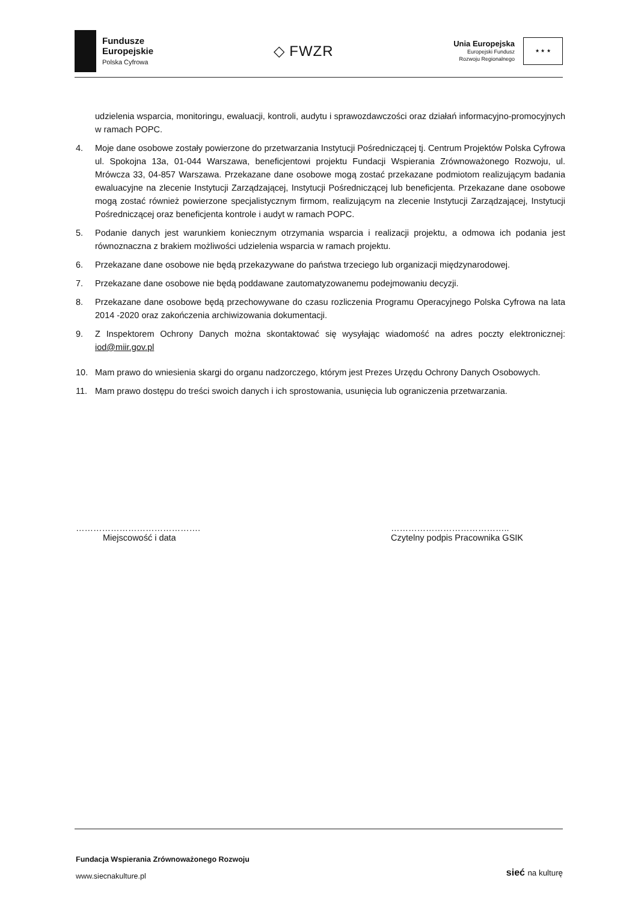Fundusze
Europejskie
Polska Cyfrowa
◇ FWZR
Unia Europejska
Europejski Fundusz
Rozwoju Regionalnego
★ ★ ★
udzielenia wsparcia, monitoringu, ewaluacji, kontroli, audytu i sprawozdawczości oraz działań informacyjno-promocyjnych w ramach POPC.
4. Moje dane osobowe zostały powierzone do przetwarzania Instytucji Pośredniczącej tj. Centrum Projektów Polska Cyfrowa ul. Spokojna 13a, 01-044 Warszawa, beneficjentowi projektu Fundacji Wspierania Zrównoważonego Rozwoju, ul. Mrówcza 33, 04-857 Warszawa. Przekazane dane osobowe mogą zostać przekazane podmiotom realizującym badania ewaluacyjne na zlecenie Instytucji Zarządzającej, Instytucji Pośredniczącej lub beneficjenta. Przekazane dane osobowe mogą zostać również powierzone specjalistycznym firmom, realizującym na zlecenie Instytucji Zarządzającej, Instytucji Pośredniczącej oraz beneficjenta kontrole i audyt w ramach POPC.
5. Podanie danych jest warunkiem koniecznym otrzymania wsparcia i realizacji projektu, a odmowa ich podania jest równoznaczna z brakiem możliwości udzielenia wsparcia w ramach projektu.
6. Przekazane dane osobowe nie będą przekazywane do państwa trzeciego lub organizacji międzynarodowej.
7. Przekazane dane osobowe nie będą poddawane zautomatyzowanemu podejmowaniu decyzji.
8. Przekazane dane osobowe będą przechowywane do czasu rozliczenia Programu Operacyjnego Polska Cyfrowa na lata 2014 -2020 oraz zakończenia archiwizowania dokumentacji.
9. Z Inspektorem Ochrony Danych można skontaktować się wysyłając wiadomość na adres poczty elektronicznej: iod@miir.gov.pl
10. Mam prawo do wniesienia skargi do organu nadzorczego, którym jest Prezes Urzędu Ochrony Danych Osobowych.
11. Mam prawo dostępu do treści swoich danych i ich sprostowania, usunięcia lub ograniczenia przetwarzania.
…………………………………….
Miejscowość i data
…………………………………..
Czytelny podpis Pracownika GSIK
Fundacja Wspierania Zrównoważonego Rozwoju
www.siecnakulture.pl
sieć na kulturę